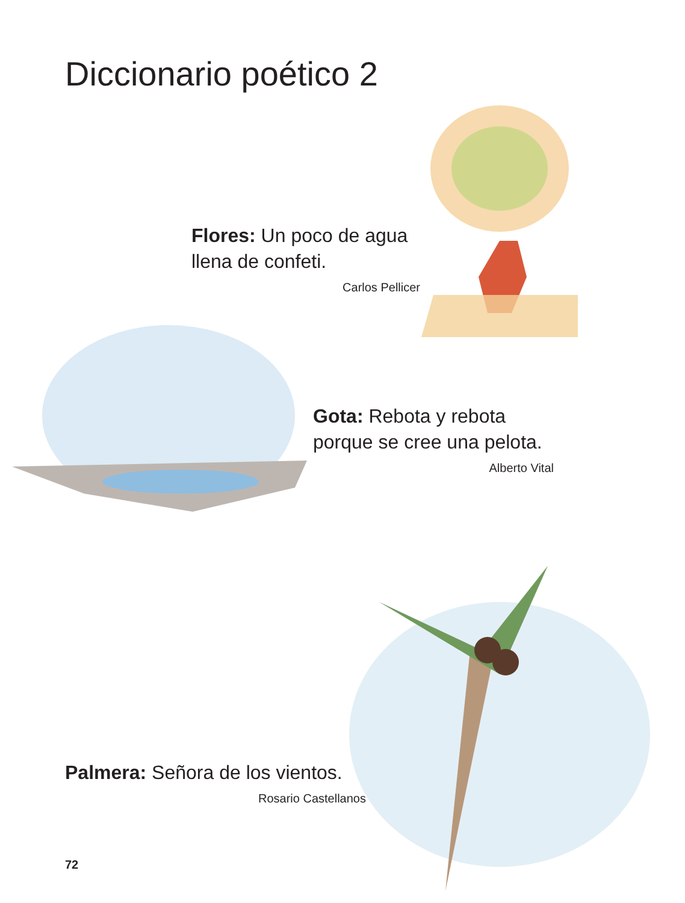Diccionario poético 2
Flores: Un poco de agua
llena de confeti.
Carlos Pellicer
Gota: Rebota y rebota
porque se cree una pelota.
Alberto Vital
Palmera: Señora de los vientos.
Rosario Castellanos
72